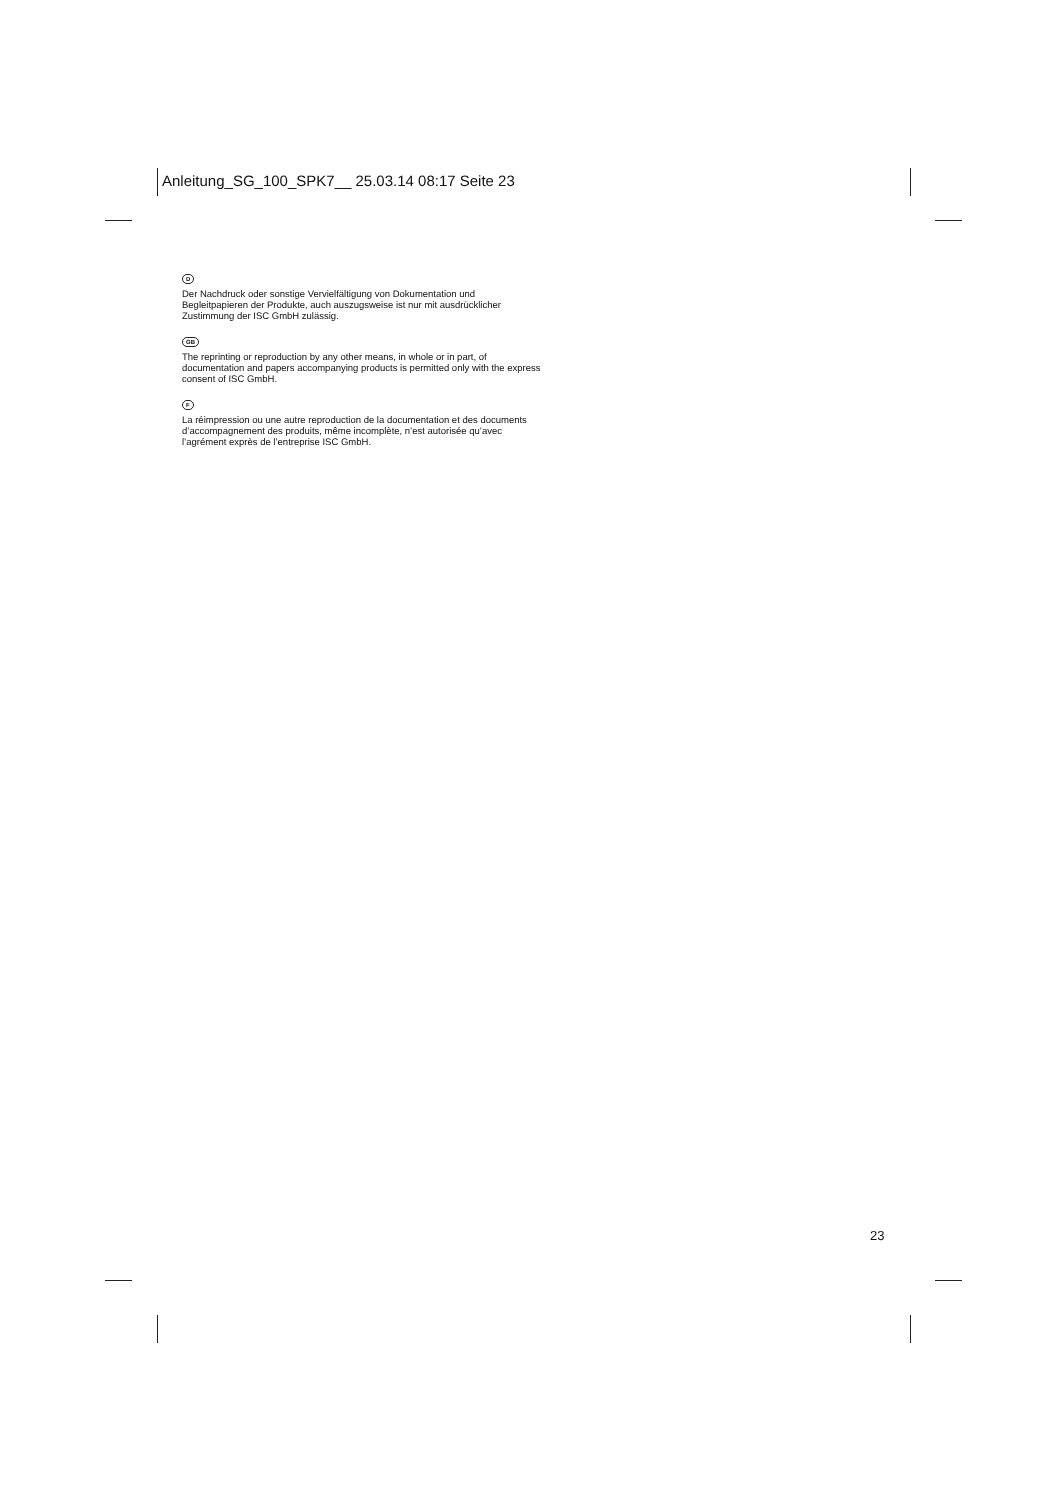Anleitung_SG_100_SPK7__ 25.03.14 08:17 Seite 23
D
Der Nachdruck oder sonstige Vervielfältigung von Dokumentation und Begleitpapieren der Produkte, auch auszugsweise ist nur mit ausdrücklicher Zustimmung der ISC GmbH zulässig.
GB
The reprinting or reproduction by any other means, in whole or in part, of documentation and papers accompanying products is permitted only with the express consent of ISC GmbH.
F
La réimpression ou une autre reproduction de la documentation et des documents d’accompagnement des produits, même incomplète, n’est autorisée qu’avec l’agrément exprès de l’entreprise ISC GmbH.
23